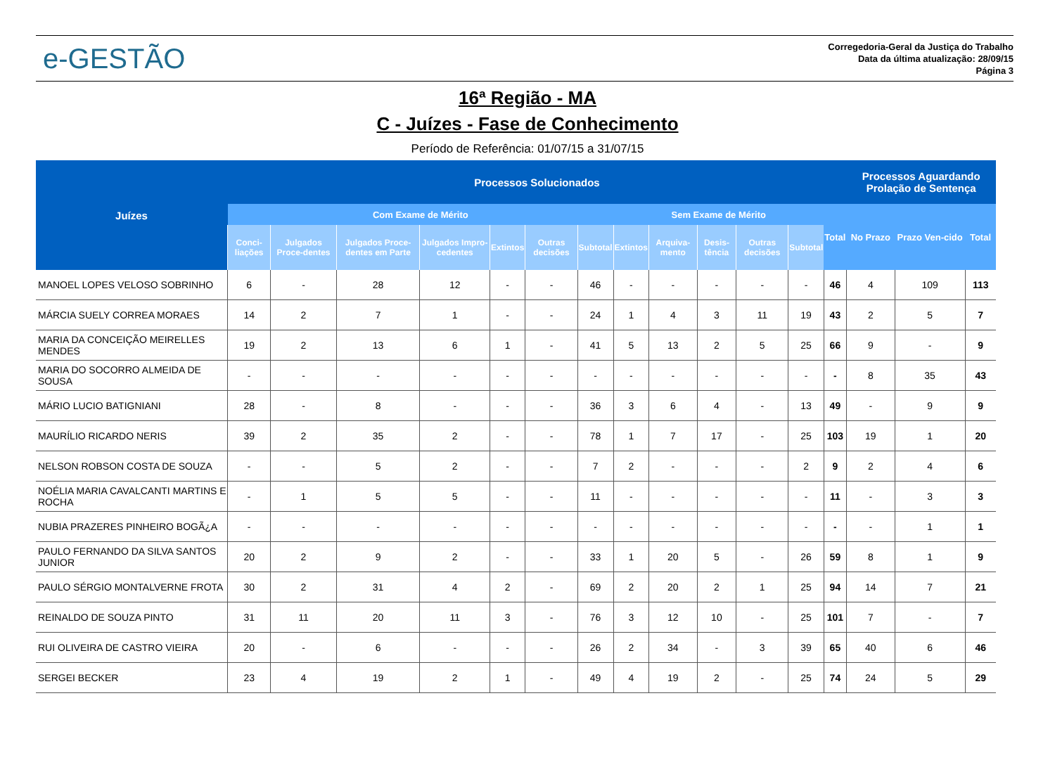e-GESTÃO
Corregedoria-Geral da Justiça do Trabalho
Data da última atualização: 28/09/15
Página 3
16ª Região - MA
C - Juízes - Fase de Conhecimento
Período de Referência: 01/07/15 a 31/07/15
| Juízes | Processos Solucionados | | | | | | | | | | | | | Processos Aguardando Prolação de Sentença | | |
| --- | --- | --- | --- | --- | --- | --- | --- | --- | --- | --- | --- | --- | --- | --- | --- | --- |
| | Com Exame de Mérito | | | | | | | Sem Exame de Mérito | | | | | Total | No Prazo | Prazo Ven-cido | Total |
| | Conci-liações | Julgados Proce-dentes | Julgados Proce-dentes em Parte | Julgados Impro-cedentes | Extintos | Outras decisões | Subtotal | Extintos | Arquiva-mento | Desis-tência | Outras decisões | Subtotal | | | | |
| MANOEL LOPES VELOSO SOBRINHO | 6 | - | 28 | 12 | - | - | 46 | - | - | - | - | - | 46 | 4 | 109 | 113 |
| MÁRCIA SUELY CORREA MORAES | 14 | 2 | 7 | 1 | - | - | 24 | 1 | 4 | 3 | 11 | 19 | 43 | 2 | 5 | 7 |
| MARIA DA CONCEIÇÃO MEIRELLES MENDES | 19 | 2 | 13 | 6 | 1 | - | 41 | 5 | 13 | 2 | 5 | 25 | 66 | 9 | - | 9 |
| MARIA DO SOCORRO ALMEIDA DE SOUSA | - | - | - | - | - | - | - | - | - | - | - | - | - | 8 | 35 | 43 |
| MÁRIO LUCIO BATIGNIANI | 28 | - | 8 | - | - | - | 36 | 3 | 6 | 4 | - | 13 | 49 | - | 9 | 9 |
| MAURÍLIO RICARDO NERIS | 39 | 2 | 35 | 2 | - | - | 78 | 1 | 7 | 17 | - | 25 | 103 | 19 | 1 | 20 |
| NELSON ROBSON COSTA DE SOUZA | - | - | 5 | 2 | - | - | 7 | 2 | - | - | - | 2 | 9 | 2 | 4 | 6 |
| NOÉLIA MARIA CAVALCANTI MARTINS E ROCHA | - | 1 | 5 | 5 | - | - | 11 | - | - | - | - | - | 11 | - | 3 | 3 |
| NUBIA PRAZERES PINHEIRO BOGÃ¿A | - | - | - | - | - | - | - | - | - | - | - | - | - | - | 1 | 1 |
| PAULO FERNANDO DA SILVA SANTOS JUNIOR | 20 | 2 | 9 | 2 | - | - | 33 | 1 | 20 | 5 | - | 26 | 59 | 8 | 1 | 9 |
| PAULO SÉRGIO MONTALVERNE FROTA | 30 | 2 | 31 | 4 | 2 | - | 69 | 2 | 20 | 2 | 1 | 25 | 94 | 14 | 7 | 21 |
| REINALDO DE SOUZA PINTO | 31 | 11 | 20 | 11 | 3 | - | 76 | 3 | 12 | 10 | - | 25 | 101 | 7 | - | 7 |
| RUI OLIVEIRA DE CASTRO VIEIRA | 20 | - | 6 | - | - | - | 26 | 2 | 34 | - | 3 | 39 | 65 | 40 | 6 | 46 |
| SERGEI BECKER | 23 | 4 | 19 | 2 | 1 | - | 49 | 4 | 19 | 2 | - | 25 | 74 | 24 | 5 | 29 |